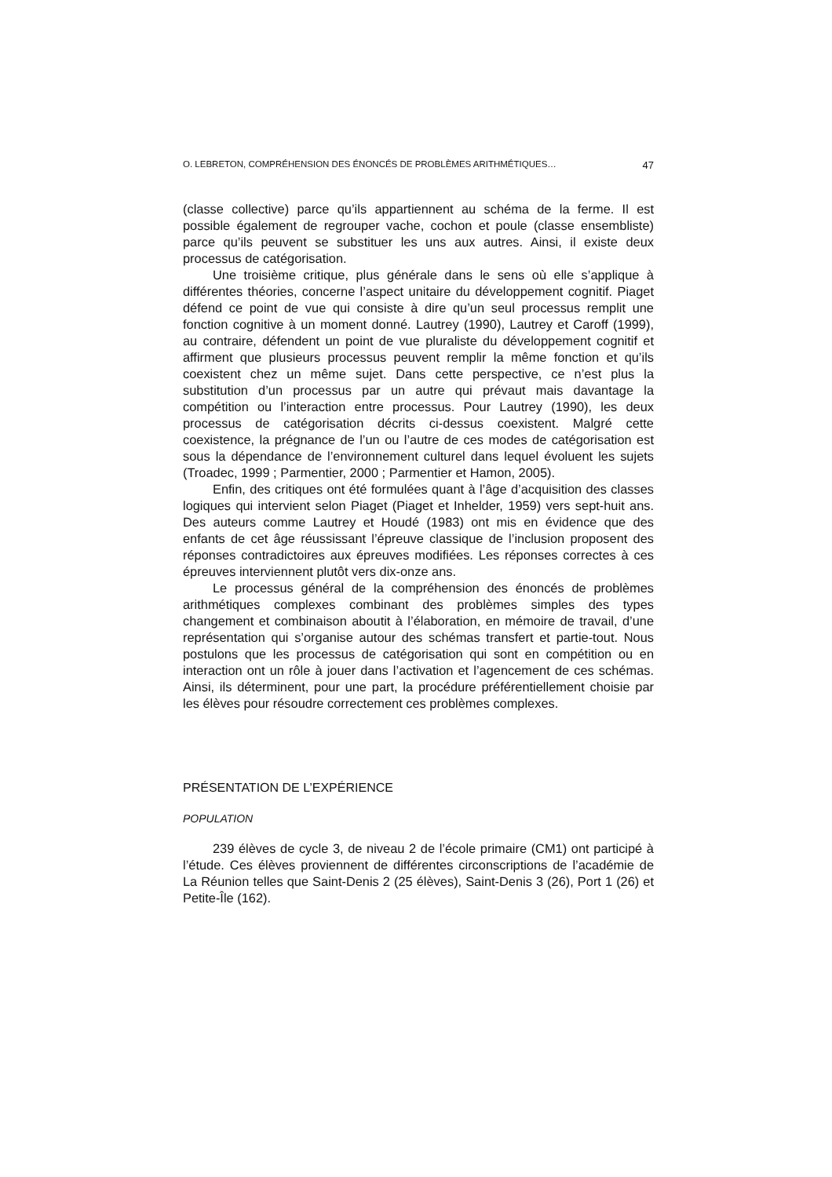O. LEBRETON, COMPRÉHENSION DES ÉNONCÉS DE PROBLÈMES ARITHMÉTIQUES… 47
(classe collective) parce qu’ils appartiennent au schéma de la ferme. Il est possible également de regrouper vache, cochon et poule (classe ensem­bliste) parce qu’ils peuvent se substituer les uns aux autres. Ainsi, il existe deux processus de catégorisation.
Une troisième critique, plus générale dans le sens où elle s’applique à différentes théories, concerne l’aspect unitaire du développement cognitif. Piaget défend ce point de vue qui consiste à dire qu’un seul processus remplit une fonction cognitive à un moment donné. Lautrey (1990), Lautrey et Caroff (1999), au contraire, défendent un point de vue pluraliste du déve­loppement cognitif et affirment que plusieurs processus peuvent remplir la même fonction et qu’ils coexistent chez un même sujet. Dans cette perspective, ce n’est plus la substitution d’un processus par un autre qui prévaut mais davantage la compétition ou l’interaction entre processus. Pour Lautrey (1990), les deux processus de catégorisation décrits ci-dessus coexistent. Malgré cette coexistence, la prégnance de l’un ou l’autre de ces modes de catégorisation est sous la dépendance de l’environnement culturel dans lequel évoluent les sujets (Troadec, 1999 ; Parmentier, 2000 ; Parmentier et Hamon, 2005).
Enfin, des critiques ont été formulées quant à l’âge d’acquisition des classes logiques qui intervient selon Piaget (Piaget et Inhelder, 1959) vers sept-huit ans. Des auteurs comme Lautrey et Houdé (1983) ont mis en évidence que des enfants de cet âge réussissant l’épreuve classique de l’inclusion proposent des réponses contradictoires aux épreuves modifiées. Les réponses correctes à ces épreuves interviennent plutôt vers dix-onze ans.
Le processus général de la compréhension des énoncés de pro­blèmes arithmétiques complexes combinant des problèmes simples des types changement et combinaison aboutit à l’élaboration, en mémoire de travail, d’une représentation qui s’organise autour des schémas transfert et partie-tout. Nous postulons que les processus de catégorisation qui sont en compétition ou en interaction ont un rôle à jouer dans l’activation et l’agencement de ces schémas. Ainsi, ils déterminent, pour une part, la procédure préférentiellement choisie par les élèves pour résoudre correc­tement ces problèmes complexes.
PRÉSENTATION DE L’EXPÉRIENCE
POPULATION
239 élèves de cycle 3, de niveau 2 de l’école primaire (CM1) ont participé à l’étude. Ces élèves proviennent de différentes circonscriptions de l’académie de La Réunion telles que Saint-Denis 2 (25 élèves), Saint-Denis 3 (26), Port 1 (26) et Petite-Île (162).